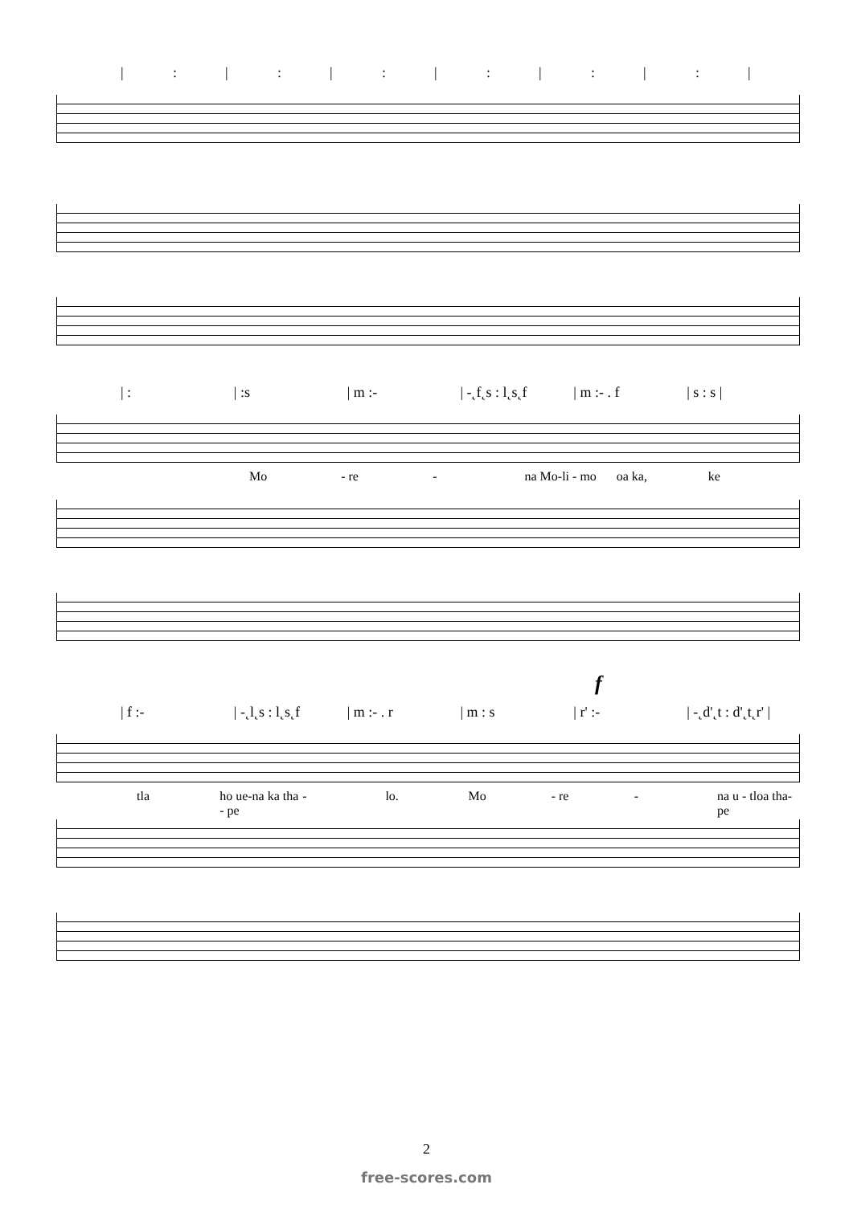|: |: |: |: |: |: |
| : | :s | m :- | -˛f˛s : l˛s˛f | m :- . f | s : s |
Mo - re - na Mo-li - mo oa ka, ke
f
| f :- | -˛l˛s : l˛s˛f | m :- . r | m : s | r' :- | -˛d'˛t : d'˛t˛r' |
tla ho ue-na ka tha - pe - lo. Mo - re - na u - tloa tha- pe
2
free-scores.com